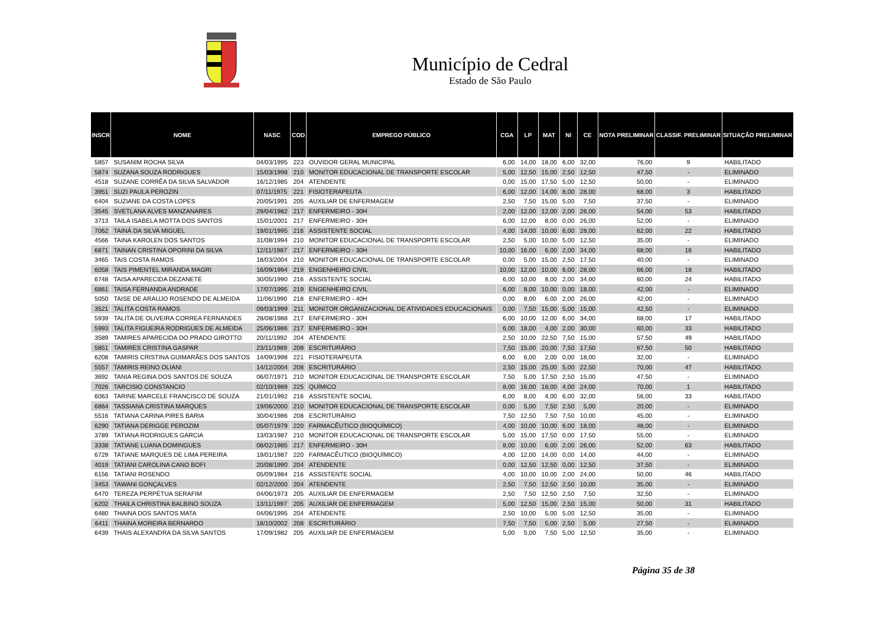Município de Cedral
Estado de São Paulo
| INSCR | NOME | NASC | COD | EMPREGO PÚBLICO | CGA | LP | MAT | NI | CE | NOTA PRELIMINAR | CLASSIF. PRELIMINAR | SITUAÇÃO PRELIMINAR |
| --- | --- | --- | --- | --- | --- | --- | --- | --- | --- | --- | --- | --- |
| 5857 | SUSANIM ROCHA SILVA | 04/03/1995 | 223 | OUVIDOR GERAL MUNICIPAL | 6,00 | 14,00 | 18,00 | 6,00 | 32,00 | 76,00 | 9 | HABILITADO |
| 5874 | SUZANA SOUZA RODRIGUES | 15/03/1998 | 210 | MONITOR EDUCACIONAL DE TRANSPORTE ESCOLAR | 5,00 | 12,50 | 15,00 | 2,50 | 12,50 | 47,50 | - | ELIMINADO |
| 4518 | SUZANE CORRÊA DA SILVA SALVADOR | 16/12/1985 | 204 | ATENDENTE | 0,00 | 15,00 | 17,50 | 5,00 | 12,50 | 50,00 | - | ELIMINADO |
| 3951 | SUZI PAULA PEROZIN | 07/11/1975 | 221 | FISIOTERAPEUTA | 6,00 | 12,00 | 14,00 | 8,00 | 28,00 | 68,00 | 3 | HABILITADO |
| 6404 | SUZIANE DA COSTA LOPES | 20/05/1991 | 205 | AUXILIAR DE ENFERMAGEM | 2,50 | 7,50 | 15,00 | 5,00 | 7,50 | 37,50 | - | ELIMINADO |
| 3545 | SVETLANA ALVES MANZANARES | 29/04/1982 | 217 | ENFERMEIRO - 30H | 2,00 | 12,00 | 12,00 | 2,00 | 26,00 | 54,00 | 53 | HABILITADO |
| 3713 | TAILA ISABELA MOTTA DOS SANTOS | 15/01/2001 | 217 | ENFERMEIRO - 30H | 6,00 | 12,00 | 8,00 | 0,00 | 26,00 | 52,00 | - | ELIMINADO |
| 7062 | TAINÁ DA SILVA MIGUEL | 19/01/1995 | 216 | ASSISTENTE SOCIAL | 4,00 | 14,00 | 10,00 | 6,00 | 28,00 | 62,00 | 22 | HABILITADO |
| 4566 | TAINA KAROLEN DOS SANTOS | 31/08/1994 | 210 | MONITOR EDUCACIONAL DE TRANSPORTE ESCOLAR | 2,50 | 5,00 | 10,00 | 5,00 | 12,50 | 35,00 | - | ELIMINADO |
| 6871 | TAINAN CRISTINA OPORINI DA SILVA | 12/11/1987 | 217 | ENFERMEIRO - 30H | 10,00 | 16,00 | 6,00 | 2,00 | 34,00 | 68,00 | 16 | HABILITADO |
| 3465 | TAIS COSTA RAMOS | 18/03/2004 | 210 | MONITOR EDUCACIONAL DE TRANSPORTE ESCOLAR | 0,00 | 5,00 | 15,00 | 2,50 | 17,50 | 40,00 | - | ELIMINADO |
| 6058 | TAIS PIMENTEL MIRANDA MAGRI | 16/09/1994 | 219 | ENGENHEIRO CIVIL | 10,00 | 12,00 | 10,00 | 6,00 | 28,00 | 66,00 | 18 | HABILITADO |
| 6748 | TAISA APARECIDA DEZANETE | 30/05/1990 | 216 | ASSISTENTE SOCIAL | 6,00 | 10,00 | 8,00 | 2,00 | 34,00 | 60,00 | 24 | HABILITADO |
| 6861 | TAISA FERNANDA ANDRADE | 17/07/1995 | 219 | ENGENHEIRO CIVIL | 6,00 | 8,00 | 10,00 | 0,00 | 18,00 | 42,00 | - | ELIMINADO |
| 5050 | TAISE DE ARAUJO ROSENDO DE ALMEIDA | 11/06/1990 | 218 | ENFERMEIRO - 40H | 0,00 | 8,00 | 6,00 | 2,00 | 26,00 | 42,00 | - | ELIMINADO |
| 3521 | TALITA COSTA RAMOS | 09/03/1999 | 211 | MONITOR ORGANIZACIONAL DE ATIVIDADES EDUCACIONAIS | 0,00 | 7,50 | 15,00 | 5,00 | 15,00 | 42,50 | - | ELIMINADO |
| 5939 | TALITA DE OLIVEIRA CORREA FERNANDES | 28/08/1988 | 217 | ENFERMEIRO - 30H | 6,00 | 10,00 | 12,00 | 6,00 | 34,00 | 68,00 | 17 | HABILITADO |
| 5993 | TALITA FIGUEIRA RODRIGUES DE ALMEIDA | 25/06/1986 | 217 | ENFERMEIRO - 30H | 6,00 | 18,00 | 4,00 | 2,00 | 30,00 | 60,00 | 33 | HABILITADO |
| 3589 | TAMIRES APARECIDA DO PRADO GIROTTO | 20/11/1992 | 204 | ATENDENTE | 2,50 | 10,00 | 22,50 | 7,50 | 15,00 | 57,50 | 49 | HABILITADO |
| 5851 | TAMIRES CRISTINA GASPAR | 23/11/1989 | 208 | ESCRITURÁRIO | 7,50 | 15,00 | 20,00 | 7,50 | 17,50 | 67,50 | 50 | HABILITADO |
| 6208 | TAMIRIS CRISTINA GUIMARÃES DOS SANTOS | 14/09/1998 | 221 | FISIOTERAPEUTA | 6,00 | 6,00 | 2,00 | 0,00 | 18,00 | 32,00 | - | ELIMINADO |
| 5557 | TAMIRIS REINO OLIANI | 14/12/2004 | 208 | ESCRITURÁRIO | 2,50 | 15,00 | 25,00 | 5,00 | 22,50 | 70,00 | 47 | HABILITADO |
| 3692 | TANIA REGINA DOS SANTOS DE SOUZA | 06/07/1971 | 210 | MONITOR EDUCACIONAL DE TRANSPORTE ESCOLAR | 7,50 | 5,00 | 17,50 | 2,50 | 15,00 | 47,50 | - | ELIMINADO |
| 7026 | TARCISIO CONSTANCIO | 02/10/1989 | 225 | QUÍMICO | 8,00 | 16,00 | 18,00 | 4,00 | 24,00 | 70,00 | 1 | HABILITADO |
| 6063 | TARINE MARCELE FRANCISCO DE SOUZA | 21/01/1992 | 216 | ASSISTENTE SOCIAL | 6,00 | 8,00 | 4,00 | 6,00 | 32,00 | 56,00 | 33 | HABILITADO |
| 6864 | TASSIANA CRISTINA MARQUES | 19/06/2000 | 210 | MONITOR EDUCACIONAL DE TRANSPORTE ESCOLAR | 0,00 | 5,00 | 7,50 | 2,50 | 5,00 | 20,00 | - | ELIMINADO |
| 5516 | TATIANA CARINA PIRES BARIA | 30/04/1986 | 208 | ESCRITURÁRIO | 7,50 | 12,50 | 7,50 | 7,50 | 10,00 | 45,00 | - | ELIMINADO |
| 6290 | TATIANA DERIGGE PEROZIM | 05/07/1979 | 220 | FARMACÊUTICO (BIOQUÍMICO) | 4,00 | 10,00 | 10,00 | 6,00 | 18,00 | 48,00 | - | ELIMINADO |
| 3789 | TATIANA RODRIGUES GARCIA | 13/03/1987 | 210 | MONITOR EDUCACIONAL DE TRANSPORTE ESCOLAR | 5,00 | 15,00 | 17,50 | 0,00 | 17,50 | 55,00 | - | ELIMINADO |
| 3338 | TATIANE LUANA DOMINGUES | 08/02/1985 | 217 | ENFERMEIRO - 30H | 8,00 | 10,00 | 6,00 | 2,00 | 26,00 | 52,00 | 63 | HABILITADO |
| 6729 | TATIANE MARQUES DE LIMA PEREIRA | 19/01/1987 | 220 | FARMACÊUTICO (BIOQUÍMICO) | 4,00 | 12,00 | 14,00 | 0,00 | 14,00 | 44,00 | - | ELIMINADO |
| 4019 | TATIANI CAROLINA CANO BOFI | 20/08/1990 | 204 | ATENDENTE | 0,00 | 12,50 | 12,50 | 0,00 | 12,50 | 37,50 | - | ELIMINADO |
| 6156 | TATIANI ROSENDO | 05/09/1984 | 216 | ASSISTENTE SOCIAL | 4,00 | 10,00 | 10,00 | 2,00 | 24,00 | 50,00 | 46 | HABILITADO |
| 3453 | TAWANI GONÇALVES | 02/12/2000 | 204 | ATENDENTE | 2,50 | 7,50 | 12,50 | 2,50 | 10,00 | 35,00 | - | ELIMINADO |
| 6470 | TEREZA PERPÉTUA SERAFIM | 04/06/1973 | 205 | AUXILIAR DE ENFERMAGEM | 2,50 | 7,50 | 12,50 | 2,50 | 7,50 | 32,50 | - | ELIMINADO |
| 6202 | THAILA CHRISTINA BALBINO SOUZA | 13/11/1997 | 205 | AUXILIAR DE ENFERMAGEM | 5,00 | 12,50 | 15,00 | 2,50 | 15,00 | 50,00 | 31 | HABILITADO |
| 6480 | THAINA DOS SANTOS MATA | 04/06/1995 | 204 | ATENDENTE | 2,50 | 10,00 | 5,00 | 5,00 | 12,50 | 35,00 | - | ELIMINADO |
| 6411 | THAINA MOREIRA BERNARDO | 18/10/2002 | 208 | ESCRITURÁRIO | 7,50 | 7,50 | 5,00 | 2,50 | 5,00 | 27,50 | - | ELIMINADO |
| 6439 | THAIS ALEXANDRA DA SILVA SANTOS | 17/09/1982 | 205 | AUXILIAR DE ENFERMAGEM | 5,00 | 5,00 | 7,50 | 5,00 | 12,50 | 35,00 | - | ELIMINADO |
Página 35 de 38